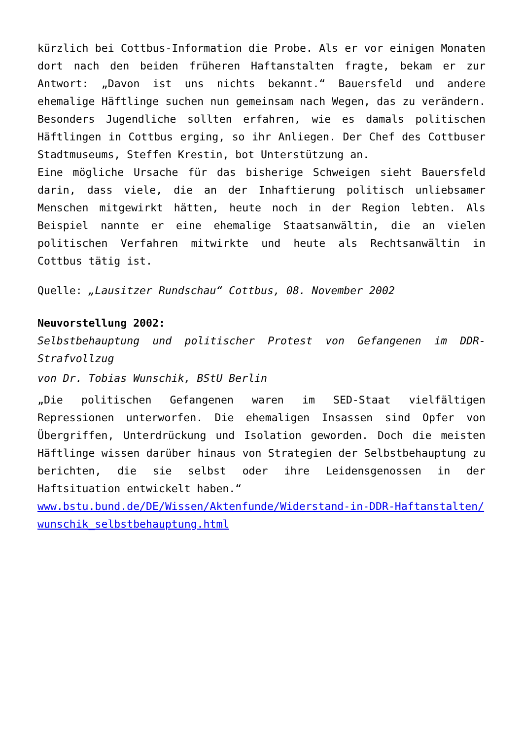kürzlich bei Cottbus-Information die Probe. Als er vor einigen Monaten dort nach den beiden früheren Haftanstalten fragte, bekam er zur Antwort: „Davon ist uns nichts bekannt.“ Bauersfeld und andere ehemalige Häftlinge suchen nun gemeinsam nach Wegen, das zu verändern. Besonders Jugendliche sollten erfahren, wie es damals politischen Häftlingen in Cottbus erging, so ihr Anliegen. Der Chef des Cottbuser Stadtmuseums, Steffen Krestin, bot Unterstützung an.
Eine mögliche Ursache für das bisherige Schweigen sieht Bauersfeld darin, dass viele, die an der Inhaftierung politisch unliebsamer Menschen mitgewirkt hätten, heute noch in der Region lebten. Als Beispiel nannte er eine ehemalige Staatsanwältin, die an vielen politischen Verfahren mitwirkte und heute als Rechtsanwältin in Cottbus tätig ist.
Quelle: „Lausitzer Rundschau“ Cottbus, 08. November 2002
Neuvorstellung 2002:
Selbstbehauptung und politischer Protest von Gefangenen im DDR-Strafvollzug
von Dr. Tobias Wunschik, BStU Berlin
„Die politischen Gefangenen waren im SED-Staat vielfältigen Repressionen unterworfen. Die ehemaligen Insassen sind Opfer von Übergriffen, Unterdrückung und Isolation geworden. Doch die meisten Häftlinge wissen darüber hinaus von Strategien der Selbstbehauptung zu berichten, die sie selbst oder ihre Leidensgenossen in der Haftsituation entwickelt haben.“
www.bstu.bund.de/DE/Wissen/Aktenfunde/Widerstand-in-DDR-Haftanstalten/wunschik_selbstbehauptung.html